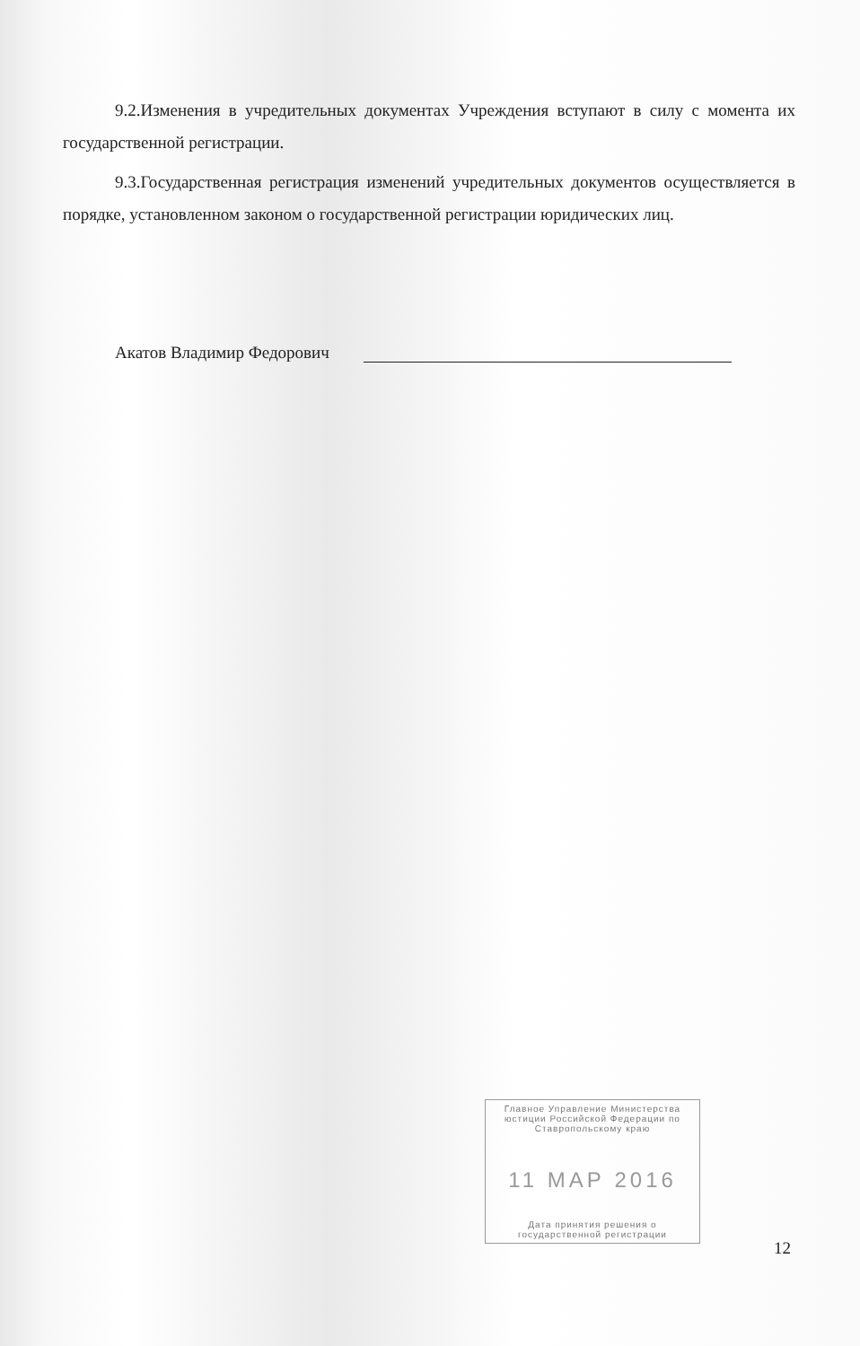9.2.Изменения в учредительных документах Учреждения вступают в силу с момента их государственной регистрации.
9.3.Государственная регистрация изменений учредительных документов осуществляется в порядке, установленном законом о государственной регистрации юридических лиц.
Акатов Владимир Федорович
Главное Управление Министерства юстиции Российской Федерации по Ставропольскому краю
11 МАР 2016
Дата принятия решения о государственной регистрации
12